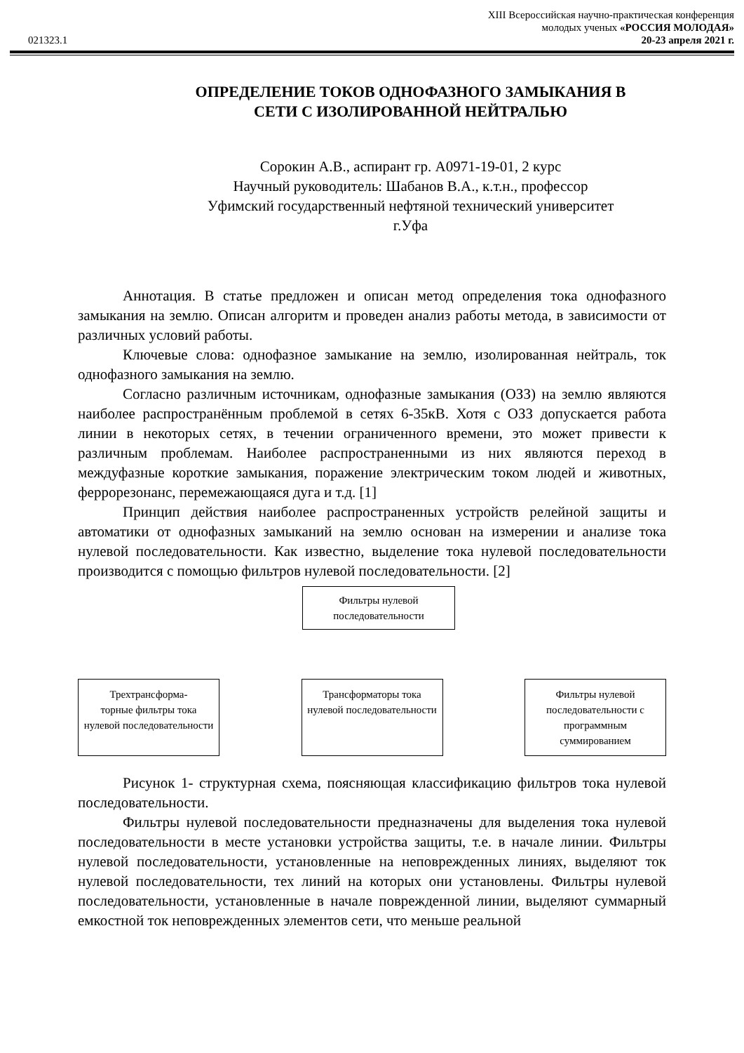XIII Всероссийская научно-практическая конференция
молодых ученых «РОССИЯ МОЛОДАЯ»
021323.1 20-23 апреля 2021 г.
ОПРЕДЕЛЕНИЕ ТОКОВ ОДНОФАЗНОГО ЗАМЫКАНИЯ В
СЕТИ С ИЗОЛИРОВАННОЙ НЕЙТРАЛЬЮ
Сорокин А.В., аспирант гр. А0971-19-01, 2 курс
Научный руководитель: Шабанов В.А., к.т.н., профессор
Уфимский государственный нефтяной технический университет
г.Уфа
Аннотация. В статье предложен и описан метод определения тока однофазного замыкания на землю. Описан алгоритм и проведен анализ работы метода, в зависимости от различных условий работы.
Ключевые слова: однофазное замыкание на землю, изолированная нейтраль, ток однофазного замыкания на землю.
Согласно различным источникам, однофазные замыкания (ОЗЗ) на землю являются наиболее распространённым проблемой в сетях 6-35кВ. Хотя с ОЗЗ допускается работа линии в некоторых сетях, в течении ограниченного времени, это может привести к различным проблемам. Наиболее распространенными из них являются переход в междуфазные короткие замыкания, поражение электрическим током людей и животных, феррорезонанс, перемежающаяся дуга и т.д. [1]
Принцип действия наиболее распространенных устройств релейной защиты и автоматики от однофазных замыканий на землю основан на измерении и анализе тока нулевой последовательности. Как известно, выделение тока нулевой последовательности производится с помощью фильтров нулевой последовательности. [2]
Фильтры нулевой
последовательности
Трехтрансформа-
торные фильтры тока нулевой последовательности
Трансформаторы тока нулевой последовательности
Фильтры нулевой последовательности с программным суммированием
Рисунок 1- структурная схема, поясняющая классификацию фильтров тока нулевой последовательности.
Фильтры нулевой последовательности предназначены для выделения тока нулевой последовательности в месте установки устройства защиты, т.е. в начале линии. Фильтры нулевой последовательности, установленные на неповрежденных линиях, выделяют ток нулевой последовательности, тех линий на которых они установлены. Фильтры нулевой последовательности, установленные в начале поврежденной линии, выделяют суммарный емкостной ток неповрежденных элементов сети, что меньше реальной